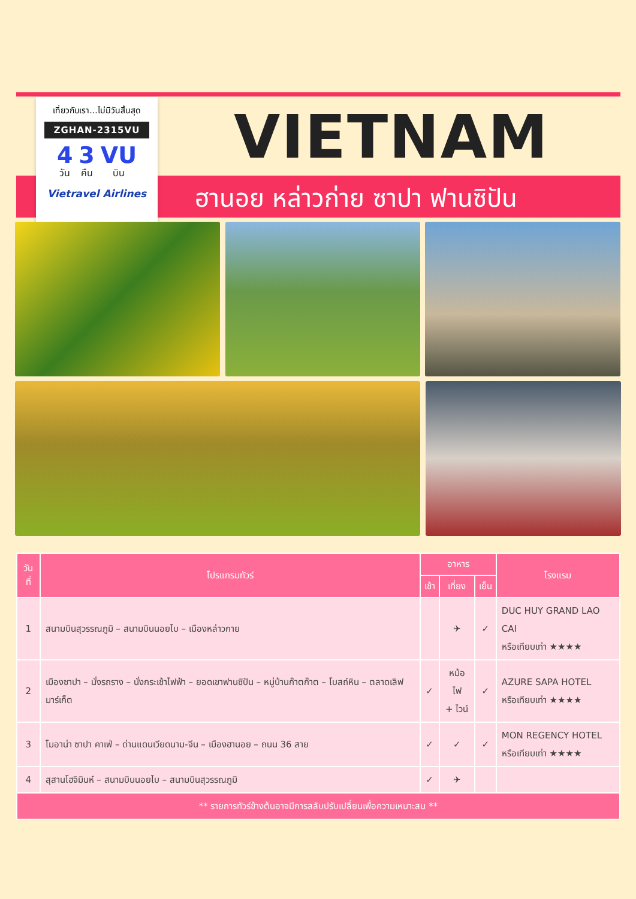เที่ยวกับเรา...ไม่มีวันสิ้นสุด
ZGHAN-2315VU
4
วัน
3
คืน
VU
บิน
Vietravel Airlines
VIETNAM
ฮานอย หล่าวก่าย ซาปา ฟานซิปัน
| วันที่ | โปรแกรมทัวร์ | อาหาร | | | โรงแรม |
| --- | --- | --- | --- | --- | --- |
| | | เช้า | เที่ยง | เย็น | |
| 1 | สนามบินสุวรรณภูมิ – สนามบินนอยไบ – เมืองหล่าวกาย | | ✈ | ✓ | DUC HUY GRAND LAO CAI หรือเทียบเท่า ★★★★ |
| 2 | เมืองซาปา – นั่งรถราง – นั่งกระเช้าไฟฟ้า – ยอดเขาฟานซิปัน – หมู่บ้านก๊าตก๊าต – โบสถ์หิน – ตลาดเลิฟมาร์เก็ต | ✓ | หม้อไฟ + ไวน์ | ✓ | AZURE SAPA HOTEL หรือเทียบเท่า ★★★★ |
| 3 | โมอาน่า ซาปา คาเฟ่ – ด่านแดนเวียดนาม-จีน – เมืองฮานอย – ถนน 36 สาย | ✓ | ✓ | ✓ | MON REGENCY HOTEL หรือเทียบเท่า ★★★★ |
| 4 | สุสานโฮจิมินห์ – สนามบินนอยไบ – สนามบินสุวรรณภูมิ | ✓ | ✈ | | |
| ** รายการทัวร์ข้างต้นอาจมีการสลับปรับเปลี่ยนเพื่อความเหมาะสม ** | | | | | |